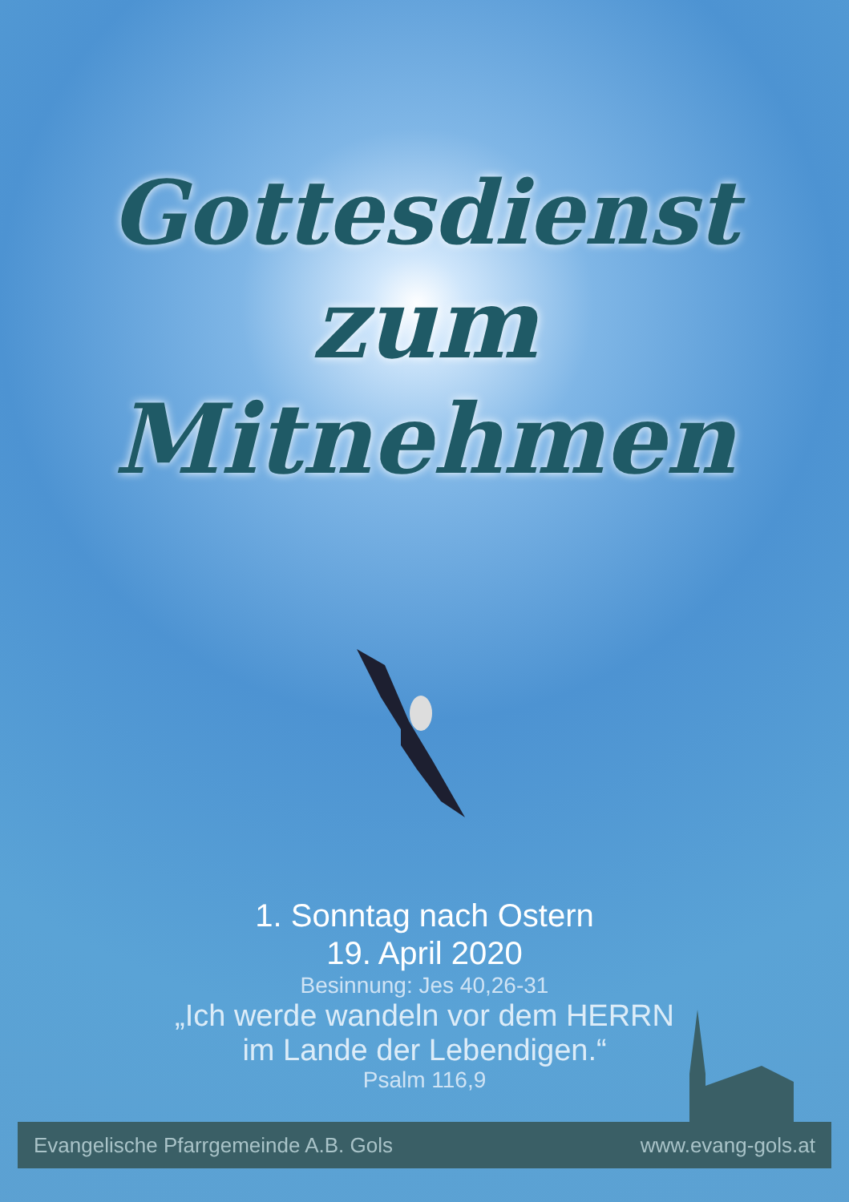Gottesdienst
zum Mitnehmen
1. Sonntag nach Ostern
19. April 2020
Besinnung: Jes 40,26-31
„Ich werde wandeln vor dem HERRN
im Lande der Lebendigen.“
Psalm 116,9
Evangelische Pfarrgemeinde A.B. Gols www.evang-gols.at